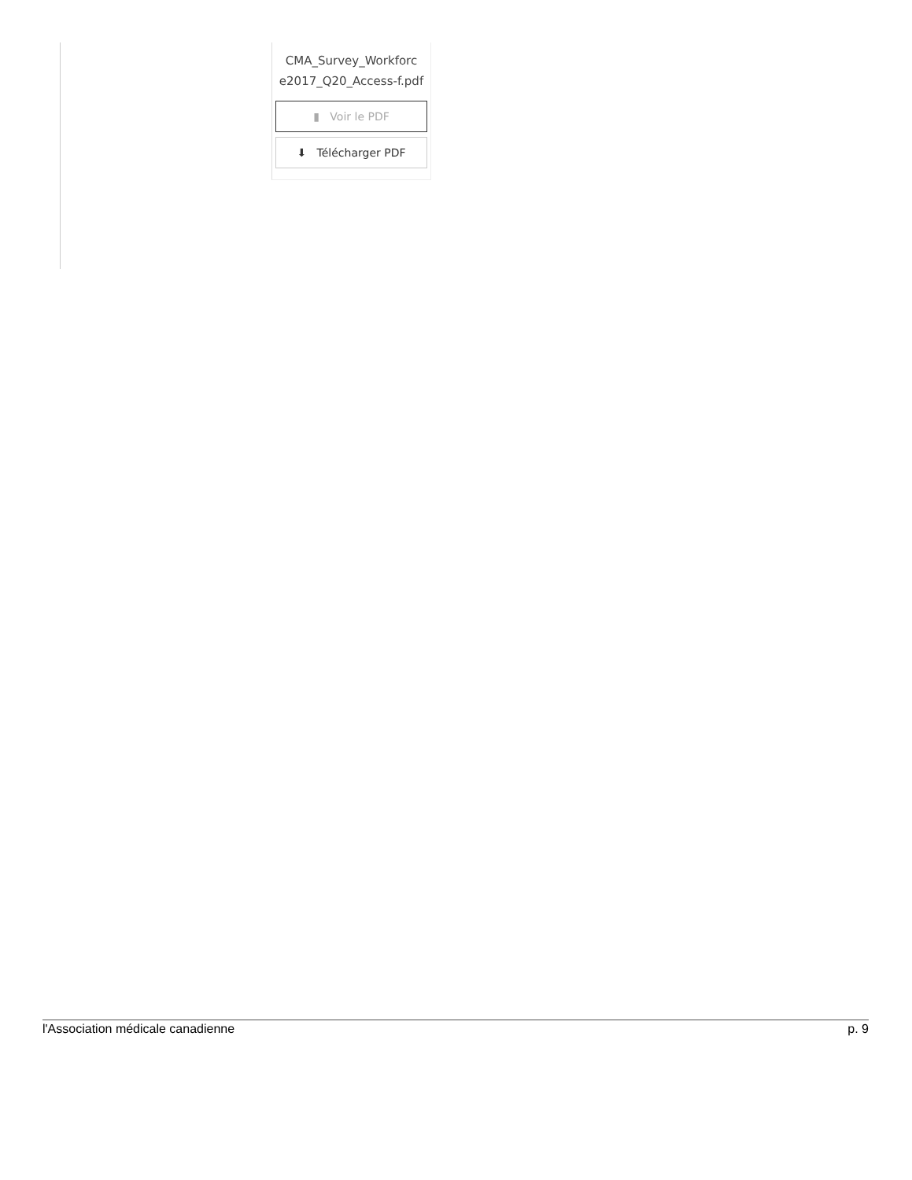CMA_Survey_Workforc e2017_Q20_Access-f.pdf
▮ Voir le PDF
⬇ Télécharger PDF
l'Association médicale canadienne p. 9